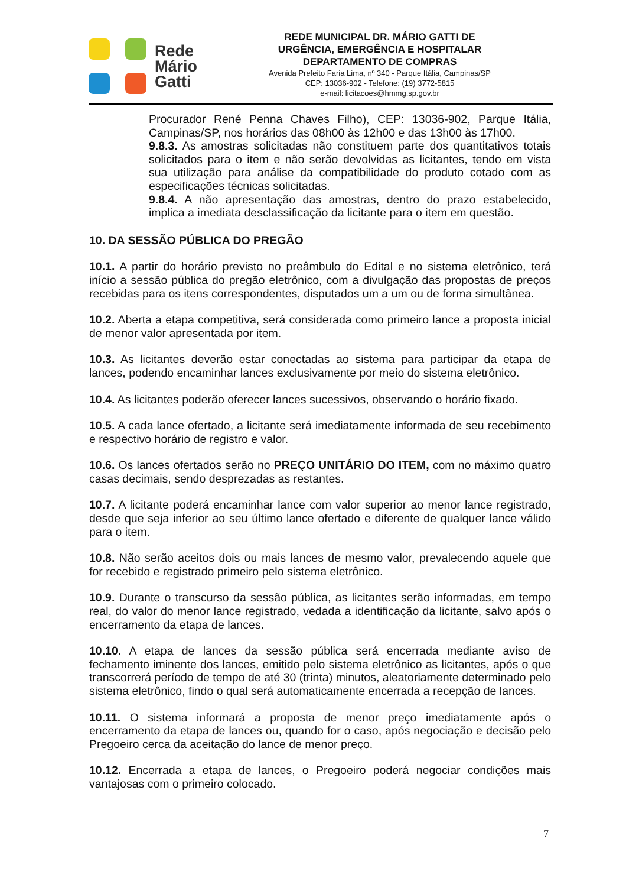Rede
Mário
Gatti
REDE MUNICIPAL DR. MÁRIO GATTI DE
URGÊNCIA, EMERGÊNCIA E HOSPITALAR
DEPARTAMENTO DE COMPRAS
Avenida Prefeito Faria Lima, nº 340 - Parque Itália, Campinas/SP
CEP: 13036-902 - Telefone: (19) 3772-5815
e-mail: licitacoes@hmmg.sp.gov.br
Procurador René Penna Chaves Filho), CEP: 13036-902, Parque Itália, Campinas/SP, nos horários das 08h00 às 12h00 e das 13h00 às 17h00.
9.8.3. As amostras solicitadas não constituem parte dos quantitativos totais solicitados para o item e não serão devolvidas as licitantes, tendo em vista sua utilização para análise da compatibilidade do produto cotado com as especificações técnicas solicitadas.
9.8.4. A não apresentação das amostras, dentro do prazo estabelecido, implica a imediata desclassificação da licitante para o item em questão.
10. DA SESSÃO PÚBLICA DO PREGÃO
10.1. A partir do horário previsto no preâmbulo do Edital e no sistema eletrônico, terá início a sessão pública do pregão eletrônico, com a divulgação das propostas de preços recebidas para os itens correspondentes, disputados um a um ou de forma simultânea.
10.2. Aberta a etapa competitiva, será considerada como primeiro lance a proposta inicial de menor valor apresentada por item.
10.3. As licitantes deverão estar conectadas ao sistema para participar da etapa de lances, podendo encaminhar lances exclusivamente por meio do sistema eletrônico.
10.4. As licitantes poderão oferecer lances sucessivos, observando o horário fixado.
10.5. A cada lance ofertado, a licitante será imediatamente informada de seu recebimento e respectivo horário de registro e valor.
10.6. Os lances ofertados serão no PREÇO UNITÁRIO DO ITEM, com no máximo quatro casas decimais, sendo desprezadas as restantes.
10.7. A licitante poderá encaminhar lance com valor superior ao menor lance registrado, desde que seja inferior ao seu último lance ofertado e diferente de qualquer lance válido para o item.
10.8. Não serão aceitos dois ou mais lances de mesmo valor, prevalecendo aquele que for recebido e registrado primeiro pelo sistema eletrônico.
10.9. Durante o transcurso da sessão pública, as licitantes serão informadas, em tempo real, do valor do menor lance registrado, vedada a identificação da licitante, salvo após o encerramento da etapa de lances.
10.10. A etapa de lances da sessão pública será encerrada mediante aviso de fechamento iminente dos lances, emitido pelo sistema eletrônico as licitantes, após o que transcorrerá período de tempo de até 30 (trinta) minutos, aleatoriamente determinado pelo sistema eletrônico, findo o qual será automaticamente encerrada a recepção de lances.
10.11. O sistema informará a proposta de menor preço imediatamente após o encerramento da etapa de lances ou, quando for o caso, após negociação e decisão pelo Pregoeiro cerca da aceitação do lance de menor preço.
10.12. Encerrada a etapa de lances, o Pregoeiro poderá negociar condições mais vantajosas com o primeiro colocado.
7